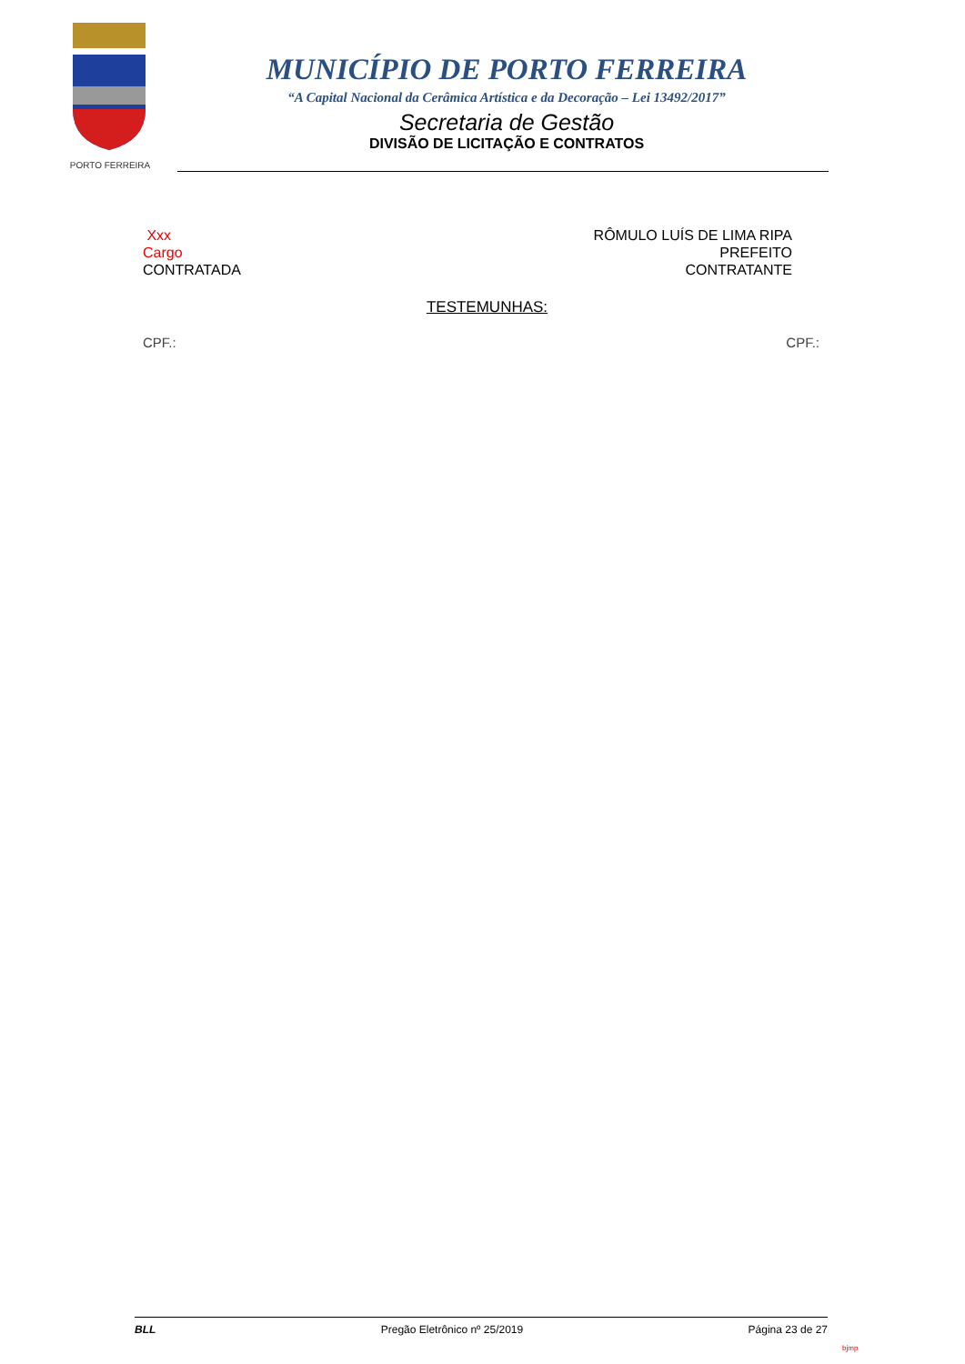PORTO FERREIRA
MUNICÍPIO DE PORTO FERREIRA
“A Capital Nacional da Cerâmica Artística e da Decoração – Lei 13492/2017”
Secretaria de Gestão
DIVISÃO DE LICITAÇÃO E CONTRATOS
Xxx
Cargo
CONTRATADA
RÔMULO LUÍS DE LIMA RIPA
PREFEITO
CONTRATANTE
TESTEMUNHAS:
CPF.: CPF.:
BLL Pregão Eletrônico nº 25/2019 Página 23 de 27
bjmp